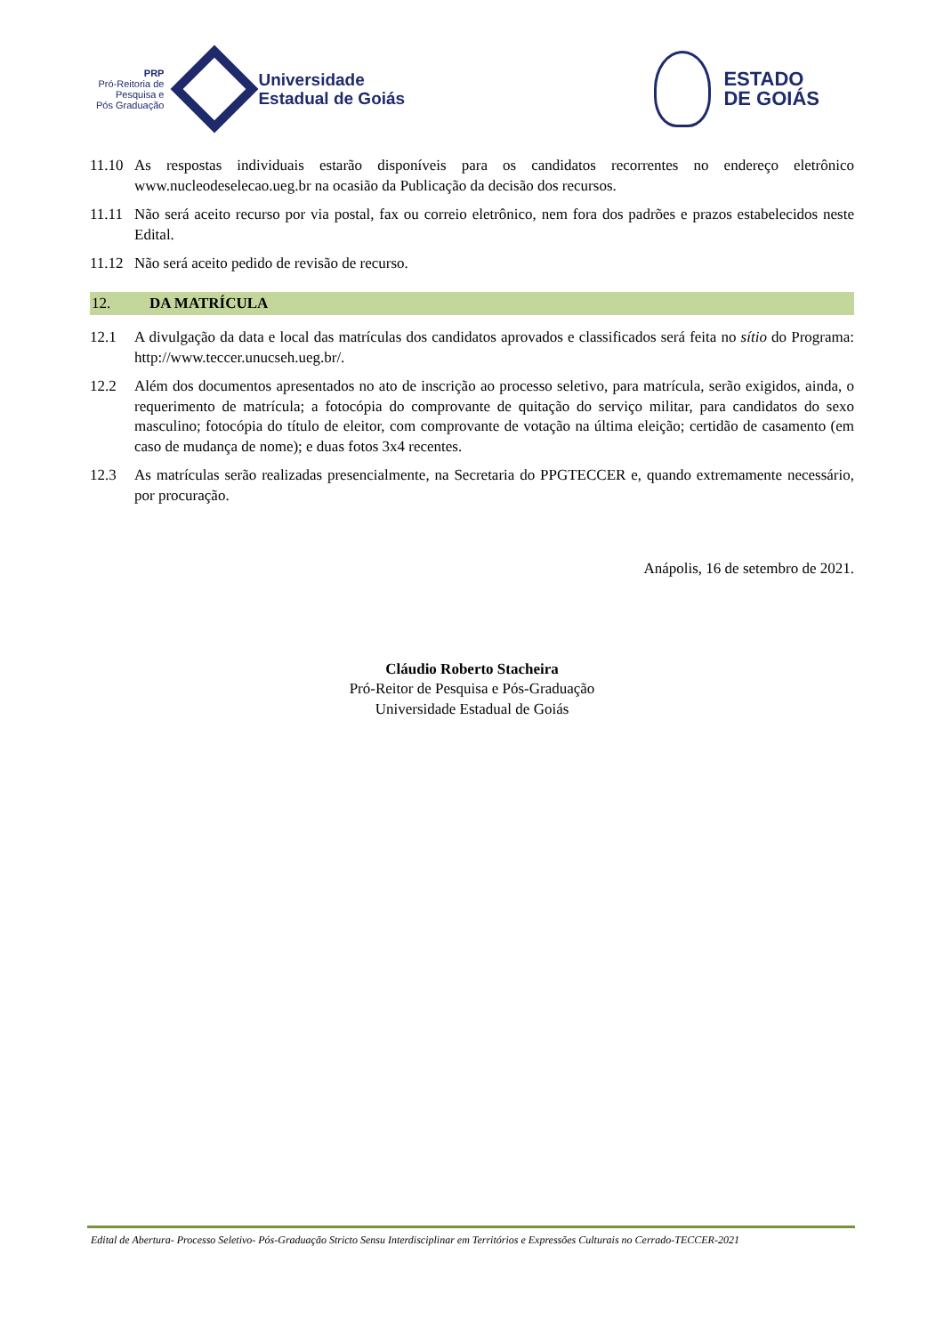PRP
Pró-Reitoria de
Pesquisa e
Pós Graduação
Universidade
Estadual de Goiás
ESTADO
DE GOIÁS
11.10
As respostas individuais estarão disponíveis para os candidatos recorrentes no endereço eletrônico www.nucleodeselecao.ueg.br na ocasião da Publicação da decisão dos recursos.
11.11
Não será aceito recurso por via postal, fax ou correio eletrônico, nem fora dos padrões e prazos estabelecidos neste Edital.
11.12
Não será aceito pedido de revisão de recurso.
12. DA MATRÍCULA
12.1 A divulgação da data e local das matrículas dos candidatos aprovados e classificados será feita no sítio do Programa: http://www.teccer.unucseh.ueg.br/.
12.2 Além dos documentos apresentados no ato de inscrição ao processo seletivo, para matrícula, serão exigidos, ainda, o requerimento de matrícula; a fotocópia do comprovante de quitação do serviço militar, para candidatos do sexo masculino; fotocópia do título de eleitor, com comprovante de votação na última eleição; certidão de casamento (em caso de mudança de nome); e duas fotos 3x4 recentes.
12.3 As matrículas serão realizadas presencialmente, na Secretaria do PPGTECCER e, quando extremamente necessário, por procuração.
Anápolis, 16 de setembro de 2021.
Cláudio Roberto Stacheira
Pró-Reitor de Pesquisa e Pós-Graduação
Universidade Estadual de Goiás
Edital de Abertura- Processo Seletivo- Pós-Graduação Stricto Sensu Interdisciplinar em Territórios e Expressões Culturais no Cerrado-TECCER-2021